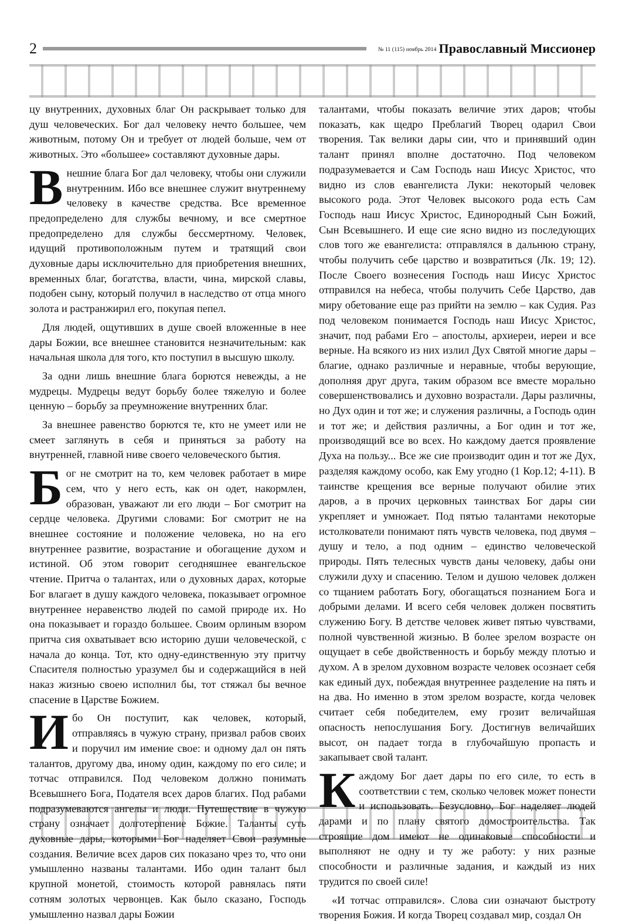2
№ 11 (115) ноябрь 2014 Православный Миссионер
цу внутренних, духовных благ Он раскрывает только для душ человеческих. Бог дал человеку нечто большее, чем животным, потому Он и требует от людей больше, чем от животных. Это «большее» составляют духовные дары.
Внешние блага Бог дал человеку, чтобы они служили внутренним. Ибо все внешнее служит внутреннему человеку в качестве средства. Все временное предопределено для службы вечному, и все смертное предопределено для службы бессмертному. Человек, идущий противоположным путем и тратящий свои духовные дары исключительно для приобретения внешних, временных благ, богатства, власти, чина, мирской славы, подобен сыну, который получил в наследство от отца много золота и растранжирил его, покупая пепел.
Для людей, ощутивших в душе своей вложенные в нее дары Божии, все внешнее становится незначительным: как начальная школа для того, кто поступил в высшую школу.
За одни лишь внешние блага борются невежды, а не мудрецы. Мудрецы ведут борьбу более тяжелую и более ценную – борьбу за преумножение внутренних благ.
За внешнее равенство борются те, кто не умеет или не смеет заглянуть в себя и приняться за работу на внутренней, главной ниве своего человеческого бытия.
Бог не смотрит на то, кем человек работает в мире сем, что у него есть, как он одет, накормлен, образован, уважают ли его люди – Бог смотрит на сердце человека. Другими словами: Бог смотрит не на внешнее состояние и положение человека, но на его внутреннее развитие, возрастание и обогащение духом и истиной. Об этом говорит сегодняшнее евангельское чтение. Притча о талантах, или о духовных дарах, которые Бог влагает в душу каждого человека, показывает огромное внутреннее неравенство людей по самой природе их. Но она показывает и гораздо большее. Своим орлиным взором притча сия охватывает всю историю души человеческой, с начала до конца. Тот, кто одну-единственную эту притчу Спасителя полностью уразумел бы и содержащийся в ней наказ жизнью своею исполнил бы, тот стяжал бы вечное спасение в Царстве Божием.
Ибо Он поступит, как человек, который, отправляясь в чужую страну, призвал рабов своих и поручил им имение свое: и одному дал он пять талантов, другому два, иному один, каждому по его силе; и тотчас отправился. Под человеком должно понимать Всевышнего Бога, Подателя всех даров благих. Под рабами подразумеваются ангелы и люди. Путешествие в чужую страну означает долготерпение Божие. Таланты суть духовные дары, которыми Бог наделяет Свои разумные создания. Величие всех даров сих показано чрез то, что они умышленно названы талантами. Ибо один талант был крупной монетой, стоимость которой равнялась пяти сотням золотых червонцев. Как было сказано, Господь умышленно назвал дары Божии
талантами, чтобы показать величие этих даров; чтобы показать, как щедро Преблагий Творец одарил Свои творения. Так велики дары сии, что и принявший один талант принял вполне достаточно. Под человеком подразумевается и Сам Господь наш Иисус Христос, что видно из слов евангелиста Луки: некоторый человек высокого рода. Этот Человек высокого рода есть Сам Господь наш Иисус Христос, Единородный Сын Божий, Сын Всевышнего. И еще сие ясно видно из последующих слов того же евангелиста: отправлялся в дальнюю страну, чтобы получить себе царство и возвратиться (Лк. 19; 12). После Своего вознесения Господь наш Иисус Христос отправился на небеса, чтобы получить Себе Царство, дав миру обетование еще раз прийти на землю – как Судия. Раз под человеком понимается Господь наш Иисус Христос, значит, под рабами Его – апостолы, архиереи, иереи и все верные. На всякого из них излил Дух Святой многие дары – благие, однако различные и неравные, чтобы верующие, дополняя друг друга, таким образом все вместе морально совершенствовались и духовно возрастали. Дары различны, но Дух один и тот же; и служения различны, а Господь один и тот же; и действия различны, а Бог один и тот же, производящий все во всех. Но каждому дается проявление Духа на пользу... Все же сие производит один и тот же Дух, разделяя каждому особо, как Ему угодно (1 Кор.12; 4-11). В таинстве крещения все верные получают обилие этих даров, а в прочих церковных таинствах Бог дары сии укрепляет и умножает. Под пятью талантами некоторые истолкователи понимают пять чувств человека, под двумя – душу и тело, а под одним – единство человеческой природы. Пять телесных чувств даны человеку, дабы они служили духу и спасению. Телом и душою человек должен со тщанием работать Богу, обогащаться познанием Бога и добрыми делами. И всего себя человек должен посвятить служению Богу. В детстве человек живет пятью чувствами, полной чувственной жизнью. В более зрелом возрасте он ощущает в себе двойственность и борьбу между плотью и духом. А в зрелом духовном возрасте человек осознает себя как единый дух, побеждая внутреннее разделение на пять и на два. Но именно в этом зрелом возрасте, когда человек считает себя победителем, ему грозит величайшая опасность непослушания Богу. Достигнув величайших высот, он падает тогда в глубочайшую пропасть и закапывает свой талант.
Каждому Бог дает дары по его силе, то есть в соответствии с тем, сколько человек может понести и использовать. Безусловно, Бог наделяет людей дарами и по плану святого домостроительства. Так строящие дом имеют не одинаковые способности и выполняют не одну и ту же работу: у них разные способности и различные задания, и каждый из них трудится по своей силе!
«И тотчас отправился». Слова сии означают быстроту творения Божия. И когда Творец создавал мир, создал Он